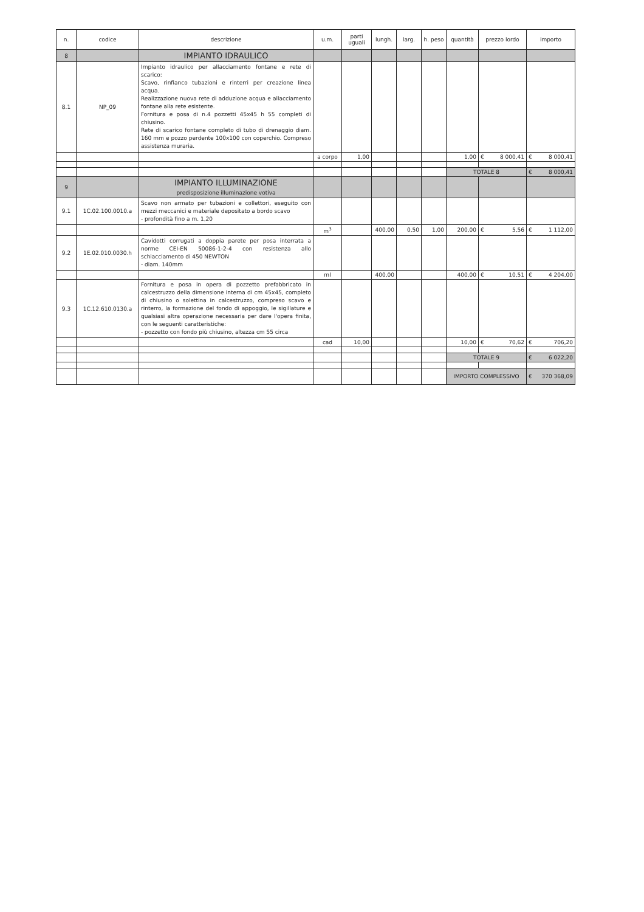| n. | codice | descrizione | u.m. | parti uguali | lungh. | larg. | h. peso | quantità | prezzo lordo | importo |
| --- | --- | --- | --- | --- | --- | --- | --- | --- | --- | --- |
| 8 | | IMPIANTO IDRAULICO | | | | | | | | |
| 8.1 | NP_09 | Impianto idraulico per allacciamento fontane e rete di scarico: Scavo, rinfianco tubazioni e rinterri per creazione linea acqua. Realizzazione nuova rete di adduzione acqua e allacciamento fontane alla rete esistente. Fornitura e posa di n.4 pozzetti 45x45 h 55 completi di chiusino. Rete di scarico fontane completo di tubo di drenaggio diam. 160 mm e pozzo perdente 100x100 con coperchio. Compreso assistenza muraria. | | | | | | | | |
| | | | a corpo | 1,00 | | | | 1,00 | € 8 000,41 | € 8 000,41 |
| | | | | | | | | TOTALE 8 | | € 8 000,41 |
| 9 | | IMPIANTO ILLUMINAZIONE predisposizione illuminazione votiva | | | | | | | | |
| 9.1 | 1C.02.100.0010.a | Scavo non armato per tubazioni e collettori, eseguito con mezzi meccanici e materiale depositato a bordo scavo - profondità fino a m. 1,20 | | | | | | | | |
| | | | m<sup>3</sup> | | 400,00 | 0,50 | 1,00 | 200,00 | € 5,56 | € 1 112,00 |
| 9.2 | 1E.02.010.0030.h | Cavidotti corrugati a doppia parete per posa interrata a norme CEI-EN 50086-1-2-4 con resistenza allo schiacciamento di 450 NEWTON - diam. 140mm | | | | | | | | |
| | | | ml | | 400,00 | | | 400,00 | € 10,51 | € 4 204,00 |
| 9.3 | 1C.12.610.0130.a | Fornitura e posa in opera di pozzetto prefabbricato in calcestruzzo della dimensione interna di cm 45x45, completo di chiusino o solettina in calcestruzzo, compreso scavo e rinterro, la formazione del fondo di appoggio, le sigillature e qualsiasi altra operazione necessaria per dare l'opera finita, con le seguenti caratteristiche: - pozzetto con fondo più chiusino, altezza cm 55 circa | | | | | | | | |
| | | | cad | 10,00 | | | | 10,00 | € 70,62 | € 706,20 |
| | | | | | | | | TOTALE 9 | | € 6 022,20 |
| | | | | | | | | IMPORTO COMPLESSIVO | | € 370 368,09 |